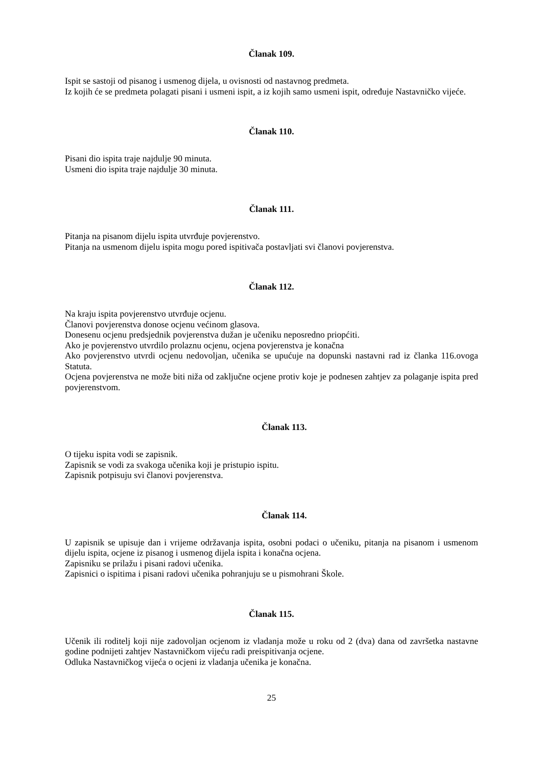Članak 109.
Ispit se sastoji od pisanog i usmenog dijela, u ovisnosti od nastavnog predmeta.
Iz kojih će se predmeta polagati pisani i usmeni ispit, a iz kojih samo usmeni ispit, određuje Nastavničko vijeće.
Članak 110.
Pisani dio ispita traje najdulje 90 minuta.
Usmeni dio ispita traje najdulje 30 minuta.
Članak 111.
Pitanja na pisanom dijelu ispita utvrđuje povjerenstvo.
Pitanja na usmenom dijelu ispita mogu pored ispitivača postavljati svi članovi povjerenstva.
Članak 112.
Na kraju ispita povjerenstvo utvrđuje ocjenu.
Članovi povjerenstva donose ocjenu većinom glasova.
Donesenu ocjenu predsjednik povjerenstva dužan je učeniku neposredno priopćiti.
Ako je povjerenstvo utvrdilo prolaznu ocjenu, ocjena povjerenstva je konačna
Ako povjerenstvo utvrdi ocjenu nedovoljan, učenika se upućuje na dopunski nastavni rad iz članka 116.ovoga Statuta.
Ocjena povjerenstva ne može biti niža od zaključne ocjene protiv koje je podnesen zahtjev za polaganje ispita pred povjerenstvom.
Članak 113.
O tijeku ispita vodi se zapisnik.
Zapisnik se vodi za svakoga učenika koji je pristupio ispitu.
Zapisnik potpisuju svi članovi povjerenstva.
Članak 114.
U zapisnik se upisuje dan i vrijeme održavanja ispita, osobni podaci o učeniku, pitanja na pisanom i usmenom dijelu ispita, ocjene iz pisanog i usmenog dijela ispita i konačna ocjena.
Zapisniku se prilažu i pisani radovi učenika.
Zapisnici o ispitima i pisani radovi učenika pohranjuju se u pismohrani Škole.
Članak 115.
Učenik ili roditelj koji nije zadovoljan ocjenom iz vladanja može u roku od 2 (dva) dana od završetka nastavne godine podnijeti zahtjev Nastavničkom vijeću radi preispitivanja ocjene.
Odluka Nastavničkog vijeća o ocjeni iz vladanja učenika je konačna.
25